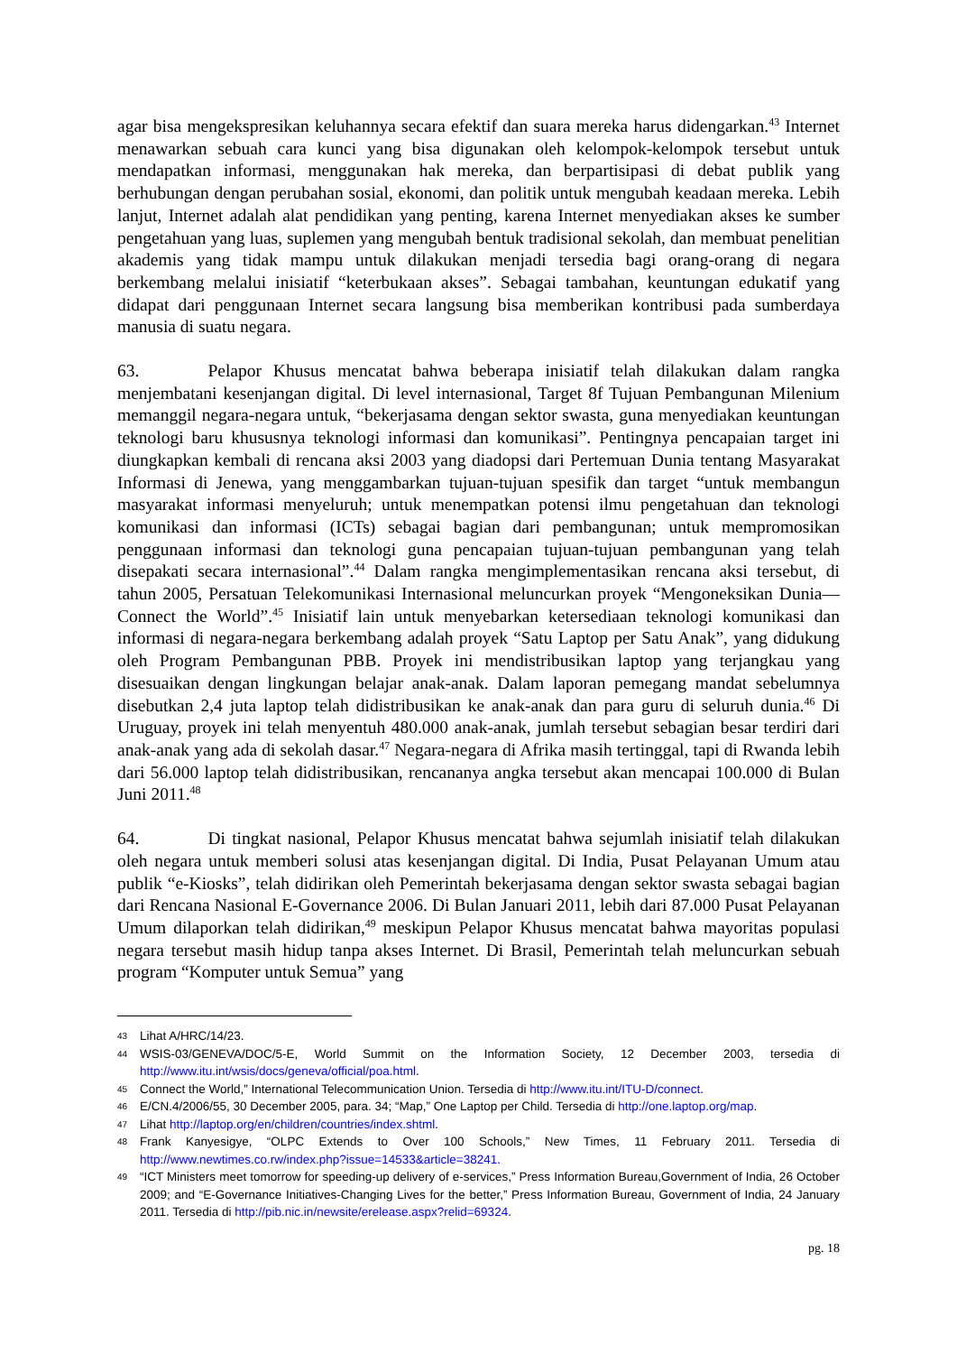agar bisa mengekspresikan keluhannya secara efektif dan suara mereka harus didengarkan.<sup>43</sup> Internet menawarkan sebuah cara kunci yang bisa digunakan oleh kelompok-kelompok tersebut untuk mendapatkan informasi, menggunakan hak mereka, dan berpartisipasi di debat publik yang berhubungan dengan perubahan sosial, ekonomi, dan politik untuk mengubah keadaan mereka. Lebih lanjut, Internet adalah alat pendidikan yang penting, karena Internet menyediakan akses ke sumber pengetahuan yang luas, suplemen yang mengubah bentuk tradisional sekolah, dan membuat penelitian akademis yang tidak mampu untuk dilakukan menjadi tersedia bagi orang-orang di negara berkembang melalui inisiatif “keterbukaan akses”. Sebagai tambahan, keuntungan edukatif yang didapat dari penggunaan Internet secara langsung bisa memberikan kontribusi pada sumberdaya manusia di suatu negara.
63. Pelapor Khusus mencatat bahwa beberapa inisiatif telah dilakukan dalam rangka menjembatani kesenjangan digital. Di level internasional, Target 8f Tujuan Pembangunan Milenium memanggil negara-negara untuk, “bekerjasama dengan sektor swasta, guna menyediakan keuntungan teknologi baru khususnya teknologi informasi dan komunikasi”. Pentingnya pencapaian target ini diungkapkan kembali di rencana aksi 2003 yang diadopsi dari Pertemuan Dunia tentang Masyarakat Informasi di Jenewa, yang menggambarkan tujuan-tujuan spesifik dan target “untuk membangun masyarakat informasi menyeluruh; untuk menempatkan potensi ilmu pengetahuan dan teknologi komunikasi dan informasi (ICTs) sebagai bagian dari pembangunan; untuk mempromosikan penggunaan informasi dan teknologi guna pencapaian tujuan-tujuan pembangunan yang telah disepakati secara internasional”.<sup>44</sup> Dalam rangka mengimplementasikan rencana aksi tersebut, di tahun 2005, Persatuan Telekomunikasi Internasional meluncurkan proyek “Mengoneksikan Dunia—Connect the World”.<sup>45</sup> Inisiatif lain untuk menyebarkan ketersediaan teknologi komunikasi dan informasi di negara-negara berkembang adalah proyek “Satu Laptop per Satu Anak”, yang didukung oleh Program Pembangunan PBB. Proyek ini mendistribusikan laptop yang terjangkau yang disesuaikan dengan lingkungan belajar anak-anak. Dalam laporan pemegang mandat sebelumnya disebutkan 2,4 juta laptop telah didistribusikan ke anak-anak dan para guru di seluruh dunia.<sup>46</sup> Di Uruguay, proyek ini telah menyentuh 480.000 anak-anak, jumlah tersebut sebagian besar terdiri dari anak-anak yang ada di sekolah dasar.<sup>47</sup> Negara-negara di Afrika masih tertinggal, tapi di Rwanda lebih dari 56.000 laptop telah didistribusikan, rencananya angka tersebut akan mencapai 100.000 di Bulan Juni 2011.<sup>48</sup>
64. Di tingkat nasional, Pelapor Khusus mencatat bahwa sejumlah inisiatif telah dilakukan oleh negara untuk memberi solusi atas kesenjangan digital. Di India, Pusat Pelayanan Umum atau publik “e-Kiosks”, telah didirikan oleh Pemerintah bekerjasama dengan sektor swasta sebagai bagian dari Rencana Nasional E-Governance 2006. Di Bulan Januari 2011, lebih dari 87.000 Pusat Pelayanan Umum dilaporkan telah didirikan,<sup>49</sup> meskipun Pelapor Khusus mencatat bahwa mayoritas populasi negara tersebut masih hidup tanpa akses Internet. Di Brasil, Pemerintah telah meluncurkan sebuah program “Komputer untuk Semua” yang
43 Lihat A/HRC/14/23.
44 WSIS-03/GENEVA/DOC/5-E, World Summit on the Information Society, 12 December 2003, tersedia di http://www.itu.int/wsis/docs/geneva/official/poa.html.
45 Connect the World,” International Telecommunication Union. Tersedia di http://www.itu.int/ITU-D/connect.
46 E/CN.4/2006/55, 30 December 2005, para. 34; “Map,” One Laptop per Child. Tersedia di http://one.laptop.org/map.
47 Lihat http://laptop.org/en/children/countries/index.shtml.
48 Frank Kanyesigye, “OLPC Extends to Over 100 Schools,” New Times, 11 February 2011. Tersedia di http://www.newtimes.co.rw/index.php?issue=14533&article=38241.
49 “ICT Ministers meet tomorrow for speeding-up delivery of e-services,” Press Information Bureau,Government of India, 26 October 2009; and “E-Governance Initiatives-Changing Lives for the better,” Press Information Bureau, Government of India, 24 January 2011. Tersedia di http://pib.nic.in/newsite/erelease.aspx?relid=69324.
pg. 18